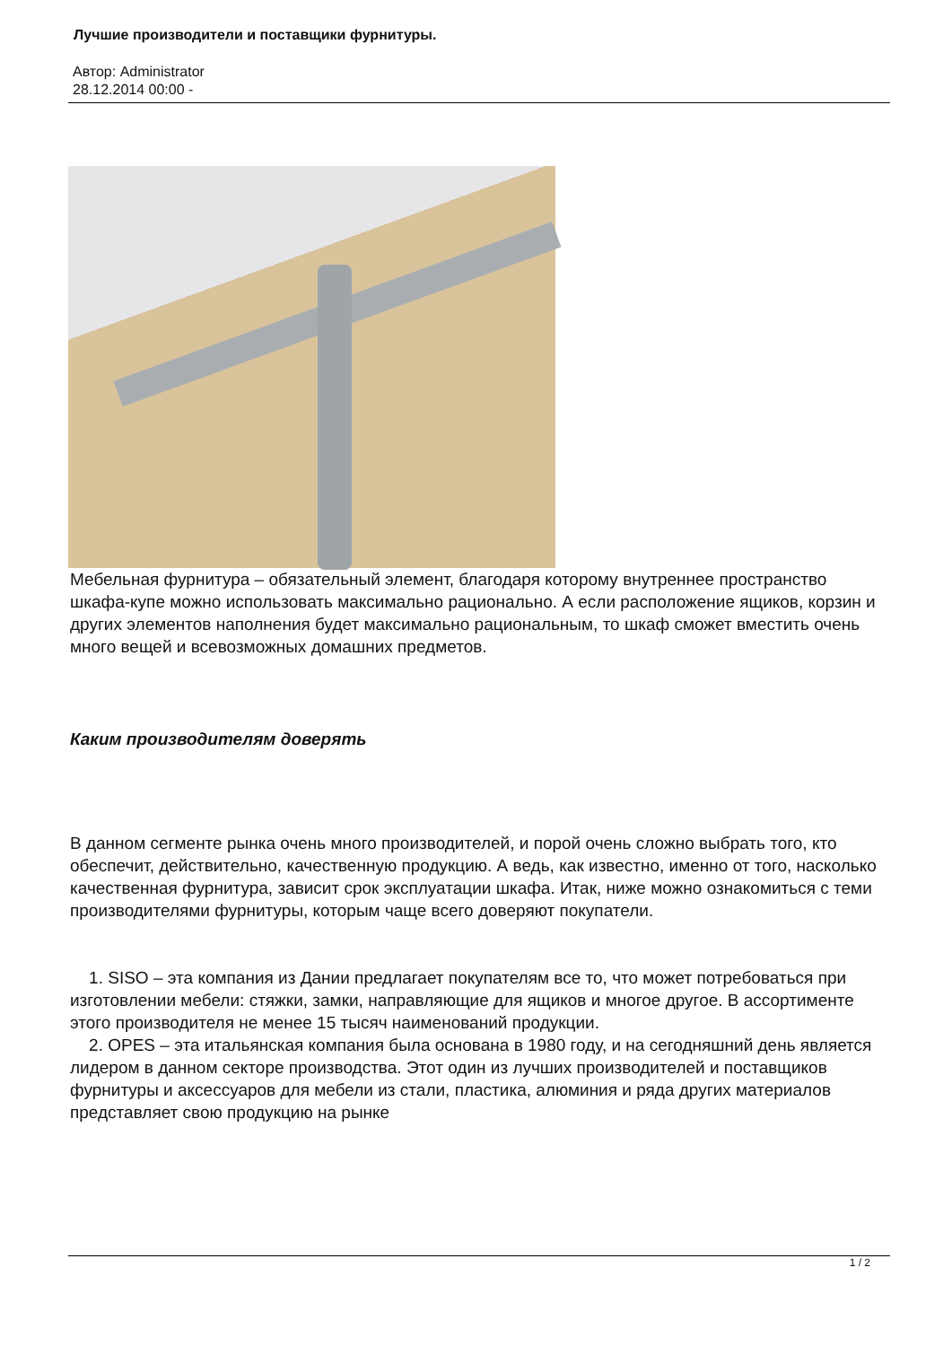Лучшие производители и поставщики фурнитуры.
Автор: Administrator
28.12.2014 00:00 -
Мебельная фурнитура – обязательный элемент, благодаря которому внутреннее пространство шкафа-купе можно использовать максимально рационально. А если расположение ящиков, корзин и других элементов наполнения будет максимально рациональным, то шкаф сможет вместить очень много вещей и всевозможных домашних предметов.
Каким производителям доверять
В данном сегменте рынка очень много производителей, и порой очень сложно выбрать того, кто обеспечит, действительно, качественную продукцию. А ведь, как известно, именно от того, насколько качественная фурнитура, зависит срок эксплуатации шкафа. Итак, ниже можно ознакомиться с теми производителями фурнитуры, которым чаще всего доверяют покупатели.
1. SISO – эта компания из Дании предлагает покупателям все то, что может потребоваться при изготовлении мебели: стяжки, замки, направляющие для ящиков и многое другое. В ассортименте этого производителя не менее 15 тысяч наименований продукции.
2. OPES – эта итальянская компания была основана в 1980 году, и на сегодняшний день является лидером в данном секторе производства. Этот один из лучших производителей и поставщиков фурнитуры и аксессуаров для мебели из стали, пластика, алюминия и ряда других материалов представляет свою продукцию на рынке
1 / 2